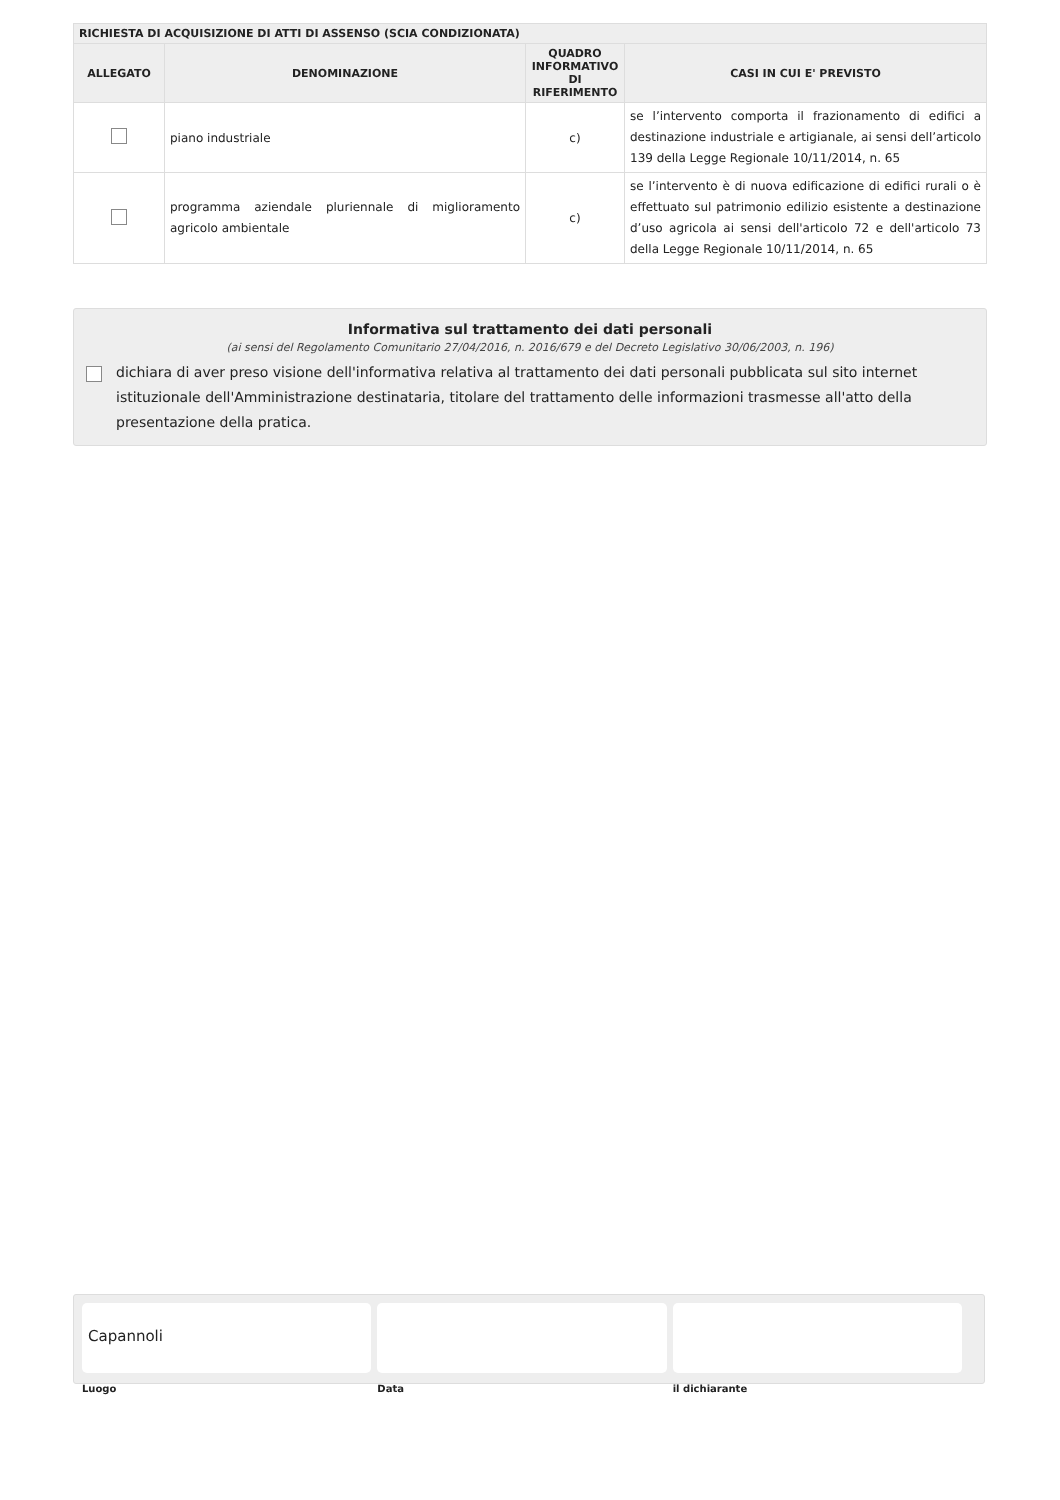| RICHIESTA DI ACQUISIZIONE DI ATTI DI ASSENSO (SCIA CONDIZIONATA) | | | |
| --- | --- | --- | --- |
| ALLEGATO | DENOMINAZIONE | QUADRO INFORMATIVO DI RIFERIMENTO | CASI IN CUI E' PREVISTO |
| | piano industriale | c) | se l’intervento comporta il frazionamento di edifici a destinazione industriale e artigianale, ai sensi dell’articolo 139 della Legge Regionale 10/11/2014, n. 65 |
| | programma aziendale pluriennale di miglioramento agricolo ambientale | c) | se l’intervento è di nuova edificazione di edifici rurali o è effettuato sul patrimonio edilizio esistente a destinazione d’uso agricola ai sensi dell'articolo 72 e dell'articolo 73 della Legge Regionale 10/11/2014, n. 65 |
Informativa sul trattamento dei dati personali
(ai sensi del Regolamento Comunitario 27/04/2016, n. 2016/679 e del Decreto Legislativo 30/06/2003, n. 196)
dichiara di aver preso visione dell'informativa relativa al trattamento dei dati personali pubblicata sul sito internet istituzionale dell'Amministrazione destinataria, titolare del trattamento delle informazioni trasmesse all'atto della presentazione della pratica.
Capannoli
Luogo
Data il dichiarante